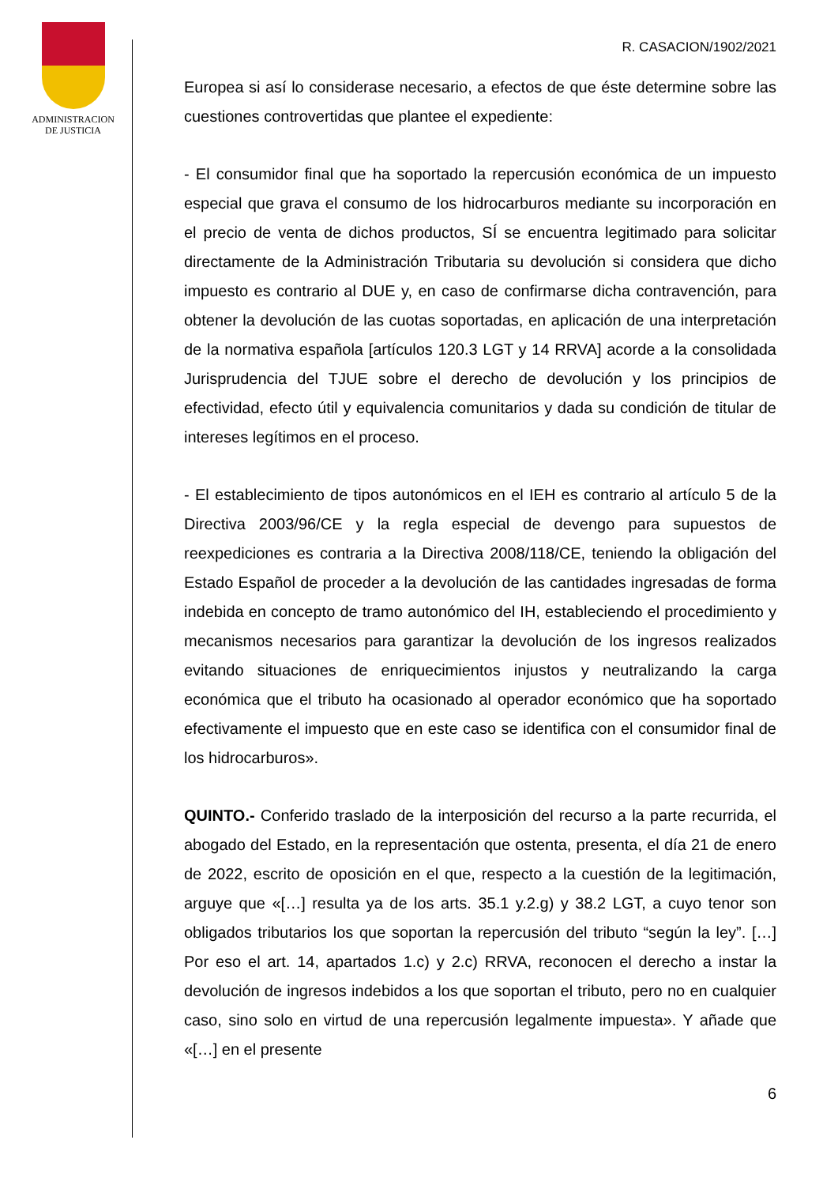ADMINISTRACION
DE JUSTICIA
R. CASACION/1902/2021
Europea si así lo considerase necesario, a efectos de que éste determine sobre las cuestiones controvertidas que plantee el expediente:
- El consumidor final que ha soportado la repercusión económica de un impuesto especial que grava el consumo de los hidrocarburos mediante su incorporación en el precio de venta de dichos productos, SÍ se encuentra legitimado para solicitar directamente de la Administración Tributaria su devolución si considera que dicho impuesto es contrario al DUE y, en caso de confirmarse dicha contravención, para obtener la devolución de las cuotas soportadas, en aplicación de una interpretación de la normativa española [artículos 120.3 LGT y 14 RRVA] acorde a la consolidada Jurisprudencia del TJUE sobre el derecho de devolución y los principios de efectividad, efecto útil y equivalencia comunitarios y dada su condición de titular de intereses legítimos en el proceso.
- El establecimiento de tipos autonómicos en el IEH es contrario al artículo 5 de la Directiva 2003/96/CE y la regla especial de devengo para supuestos de reexpediciones es contraria a la Directiva 2008/118/CE, teniendo la obligación del Estado Español de proceder a la devolución de las cantidades ingresadas de forma indebida en concepto de tramo autonómico del IH, estableciendo el procedimiento y mecanismos necesarios para garantizar la devolución de los ingresos realizados evitando situaciones de enriquecimientos injustos y neutralizando la carga económica que el tributo ha ocasionado al operador económico que ha soportado efectivamente el impuesto que en este caso se identifica con el consumidor final de los hidrocarburos».
QUINTO.- Conferido traslado de la interposición del recurso a la parte recurrida, el abogado del Estado, en la representación que ostenta, presenta, el día 21 de enero de 2022, escrito de oposición en el que, respecto a la cuestión de la legitimación, arguye que «[…] resulta ya de los arts. 35.1 y.2.g) y 38.2 LGT, a cuyo tenor son obligados tributarios los que soportan la repercusión del tributo “según la ley”. […] Por eso el art. 14, apartados 1.c) y 2.c) RRVA, reconocen el derecho a instar la devolución de ingresos indebidos a los que soportan el tributo, pero no en cualquier caso, sino solo en virtud de una repercusión legalmente impuesta». Y añade que «[…] en el presente
6